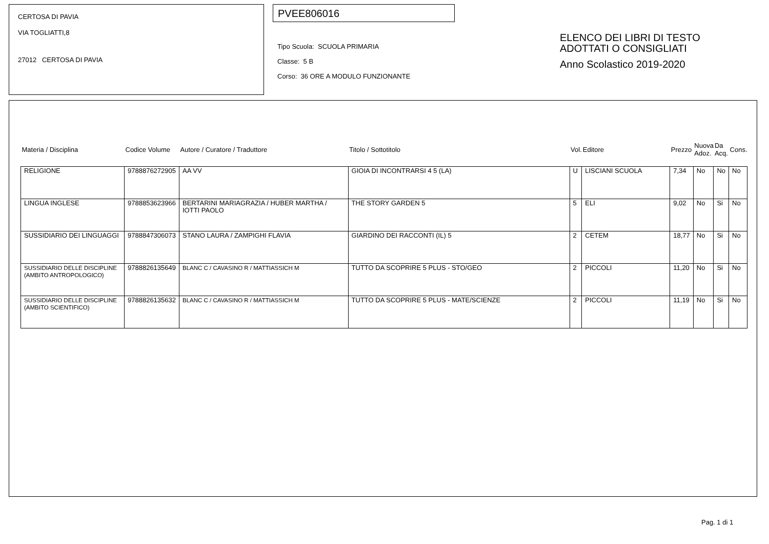CERTOSA DI PAVIA
VIA TOGLIATTI,8
27012 CERTOSA DI PAVIA
PVEE806016
Tipo Scuola: SCUOLA PRIMARIA
Classe: 5 B
Corso: 36 ORE A MODULO FUNZIONANTE
ELENCO DEI LIBRI DI TESTO
ADOTTATI O CONSIGLIATI
Anno Scolastico 2019-2020
| Materia / Disciplina | Codice Volume | Autore / Curatore / Traduttore | Titolo / Sottotitolo | Vol. | Editore | Prezzo | Nuova Adoz. | Da Acq. | Cons. |
| --- | --- | --- | --- | --- | --- | --- | --- | --- | --- |
| RELIGIONE | 9788876272905 | AA VV | GIOIA DI INCONTRARSI 4 5 (LA) | U | LISCIANI SCUOLA | 7,34 | No | No | No |
| LINGUA INGLESE | 9788853623966 | BERTARINI MARIAGRAZIA / HUBER MARTHA / IOTTI PAOLO | THE STORY GARDEN 5 | 5 | ELI | 9,02 | No | Si | No |
| SUSSIDIARIO DEI LINGUAGGI | 9788847306073 | STANO LAURA / ZAMPIGHI FLAVIA | GIARDINO DEI RACCONTI (IL) 5 | 2 | CETEM | 18,77 | No | Si | No |
| SUSSIDIARIO DELLE DISCIPLINE (AMBITO ANTROPOLOGICO) | 9788826135649 | BLANC C / CAVASINO R / MATTIASSICH M | TUTTO DA SCOPRIRE 5 PLUS - STO/GEO | 2 | PICCOLI | 11,20 | No | Si | No |
| SUSSIDIARIO DELLE DISCIPLINE (AMBITO SCIENTIFICO) | 9788826135632 | BLANC C / CAVASINO R / MATTIASSICH M | TUTTO DA SCOPRIRE 5 PLUS - MATE/SCIENZE | 2 | PICCOLI | 11,19 | No | Si | No |
Pag. 1 di 1